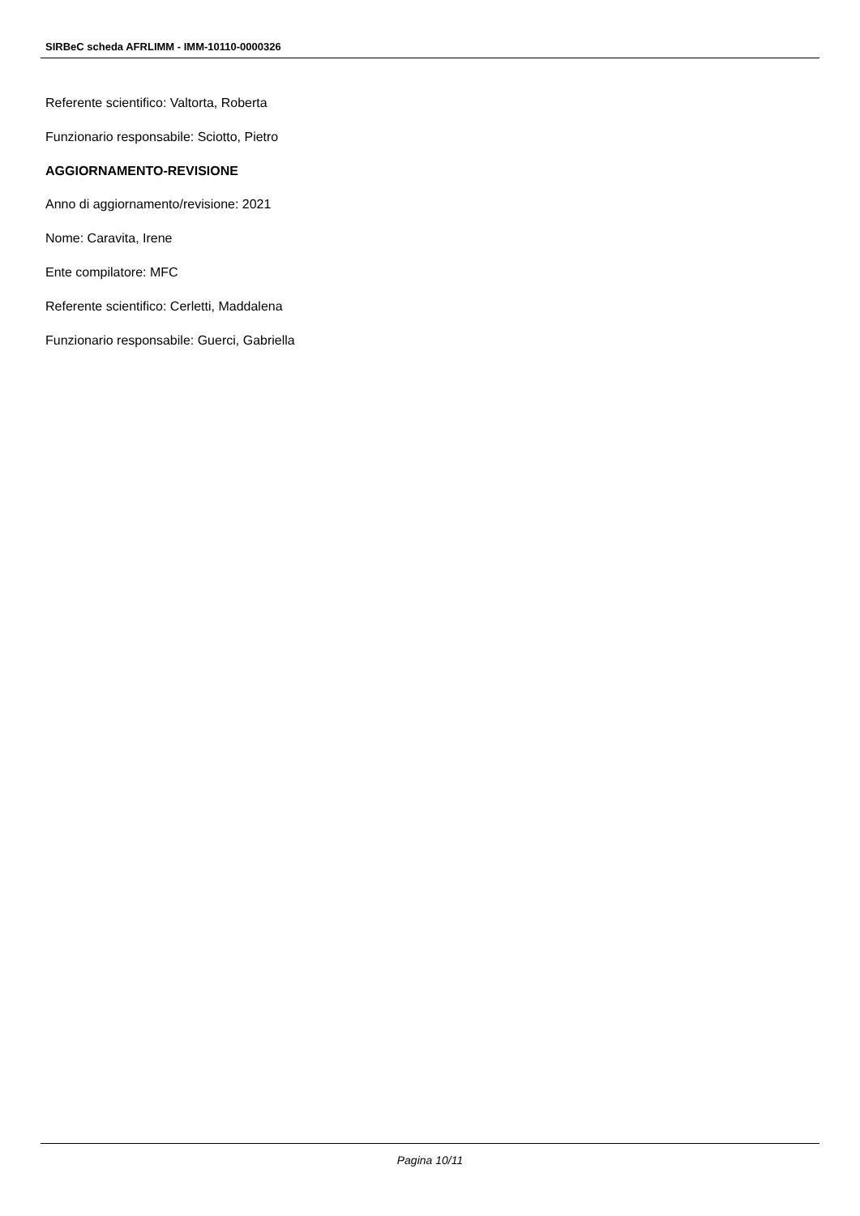SIRBeC scheda AFRLIMM - IMM-10110-0000326
Referente scientifico: Valtorta, Roberta
Funzionario responsabile: Sciotto, Pietro
AGGIORNAMENTO-REVISIONE
Anno di aggiornamento/revisione: 2021
Nome: Caravita, Irene
Ente compilatore: MFC
Referente scientifico: Cerletti, Maddalena
Funzionario responsabile: Guerci, Gabriella
Pagina 10/11